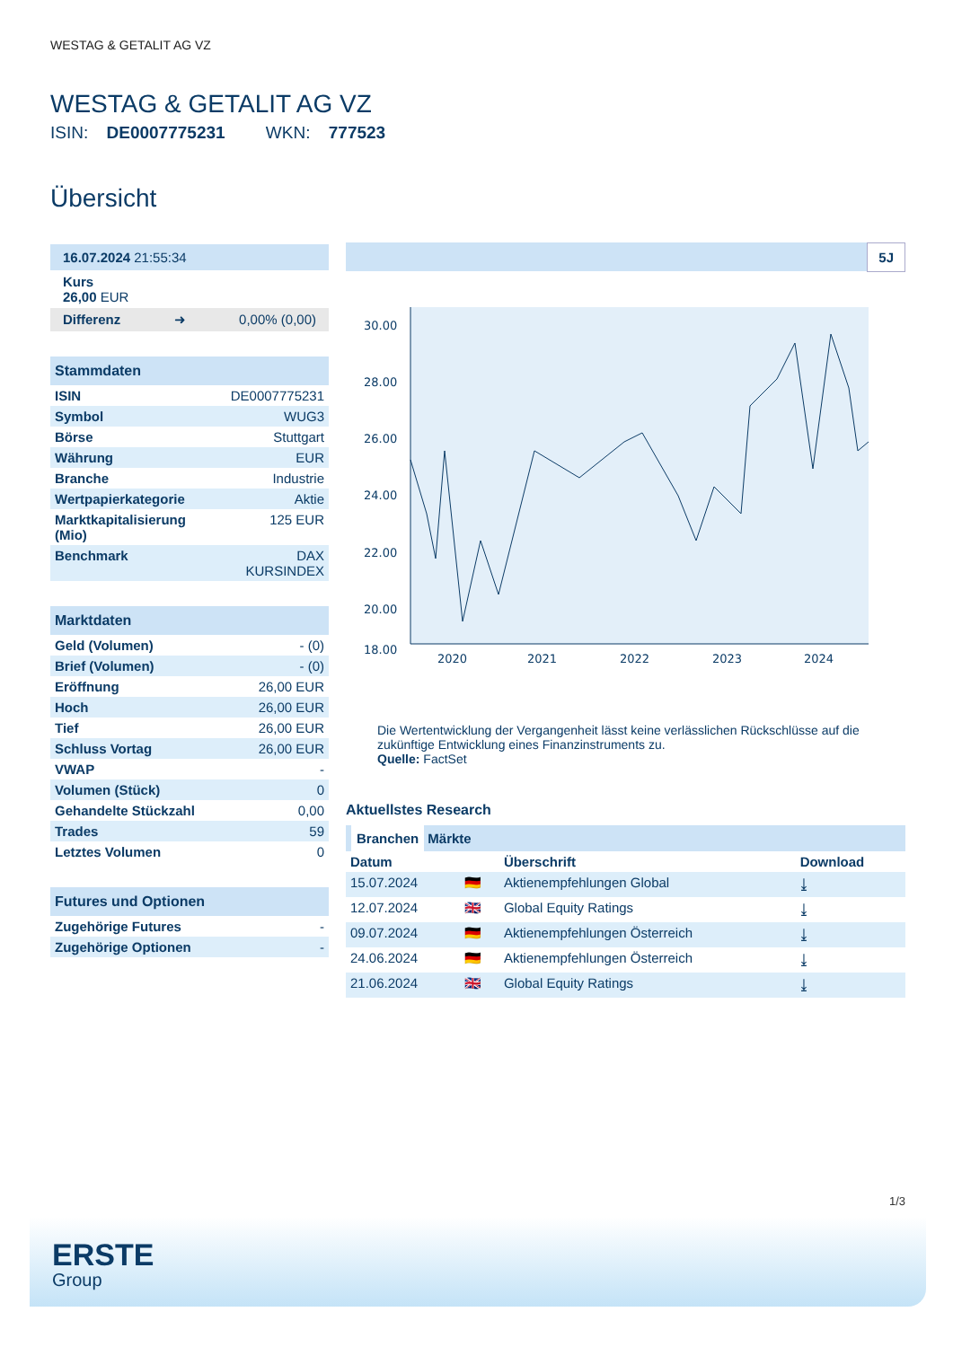WESTAG & GETALIT AG VZ
WESTAG & GETALIT AG VZ
ISIN: DE0007775231 WKN: 777523
Übersicht
16.07.2024 21:55:34
Kurs
26,00 EUR
Differenz ➜ 0,00% (0,00)
Stammdaten
| ISIN | DE0007775231 |
| Symbol | WUG3 |
| Börse | Stuttgart |
| Währung | EUR |
| Branche | Industrie |
| Wertpapierkategorie | Aktie |
| Marktkapitalisierung (Mio) | 125 EUR |
| Benchmark | DAX KURSINDEX |
Marktdaten
| Geld (Volumen) | - (0) |
| Brief (Volumen) | - (0) |
| Eröffnung | 26,00 EUR |
| Hoch | 26,00 EUR |
| Tief | 26,00 EUR |
| Schluss Vortag | 26,00 EUR |
| VWAP | - |
| Volumen (Stück) | 0 |
| Gehandelte Stückzahl | 0,00 |
| Trades | 59 |
| Letztes Volumen | 0 |
Futures und Optionen
| Zugehörige Futures | - |
| Zugehörige Optionen | - |
5J
30.00
28.00
26.00
24.00
22.00
20.00
18.00
2020
2021
2022
2023
2024
Die Wertentwicklung der Vergangenheit lässt keine verlässlichen Rückschlüsse auf die zukünftige Entwicklung eines Finanzinstruments zu.
Quelle: FactSet
Aktuellstes Research
Branchen Märkte
| Datum | | Überschrift | Download |
| --- | --- | --- | --- |
| 15.07.2024 | 🇩🇪 | Aktienempfehlungen Global | ⤓ |
| 12.07.2024 | 🇬🇧 | Global Equity Ratings | ⤓ |
| 09.07.2024 | 🇩🇪 | Aktienempfehlungen Österreich | ⤓ |
| 24.06.2024 | 🇩🇪 | Aktienempfehlungen Österreich | ⤓ |
| 21.06.2024 | 🇬🇧 | Global Equity Ratings | ⤓ |
1/3
ERSTE
Group